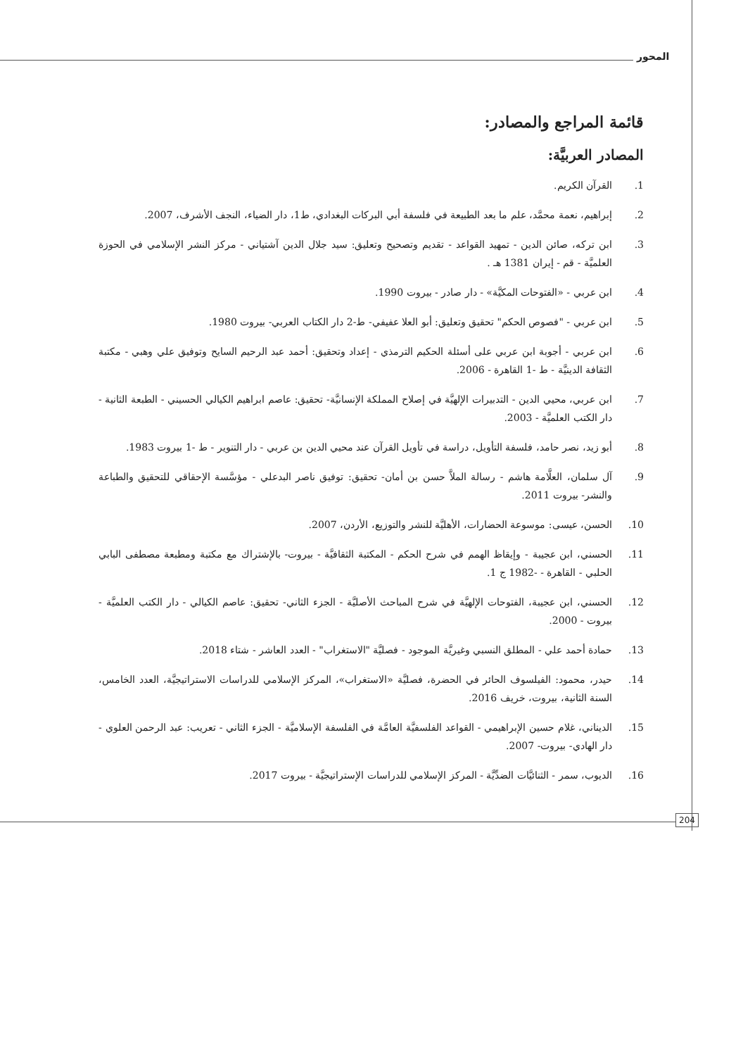المحور
قائمة المراجع والمصادر:
المصادر العربيَّة:
1. القرآن الكريم.
2. إبراهيم، نعمة محمَّد، علم ما بعد الطبيعة في فلسفة أبي البركات البغدادي، ط1، دار الضياء، النجف الأشرف، 2007.
3. ابن تركه، صائن الدين - تمهيد القواعد - تقديم وتصحيح وتعليق: سيد جلال الدين آشتياني - مركز النشر الإسلامي في الحوزة العلميَّة - قم - إيران 1381 هـ .
4. ابن عربي - «الفتوحات المكيَّة» - دار صادر - بيروت 1990.
5. ابن عربي - "فصوص الحكم" تحقيق وتعليق: أبو العلا عفيفي- ط-2 دار الكتاب العربي- بيروت 1980.
6. ابن عربي - أجوبة ابن عربي على أسئلة الحكيم الترمذي - إعداد وتحقيق: أحمد عبد الرحيم السايح وتوفيق علي وهبي - مكتبة الثقافة الدينيَّة - ط -1 القاهرة - 2006.
7. ابن عربي، محيي الدين - التدبيرات الإلهيَّة في إصلاح المملكة الإنسانيَّة- تحقيق: عاصم ابراهيم الكيالي الحسيني - الطبعة الثانية - دار الكتب العلميَّة - 2003.
8. أبو زيد، نصر حامد، فلسفة التأويل، دراسة في تأويل القرآن عند محيي الدين بن عربي - دار التنوير - ط -1 بيروت 1983.
9. آل سلمان، العلَّامة هاشم - رسالة الملاَّ حسن بن أمان- تحقيق: توفيق ناصر البدعلي - مؤسَّسة الإحقاقي للتحقيق والطباعة والنشر- بيروت 2011.
10. الحسن، عيسى: موسوعة الحضارات، الأهليَّة للنشر والتوزيع، الأردن، 2007.
11. الحسني، ابن عجيبة - وإيقاظ الهمم في شرح الحكم - المكتبة الثقافيَّة - بيروت- بالإشتراك مع مكتبة ومطبعة مصطفى البابي الحلبي - القاهرة - -1982 ج 1.
12. الحسني، ابن عجيبة، الفتوحات الإلهيَّة في شرح المباحث الأصليَّة - الجزء الثاني- تحقيق: عاصم الكيالي - دار الكتب العلميَّة - بيروت - 2000.
13. حمادة أحمد علي - المطلق النسبي وغيريَّة الموجود - فصليَّة "الاستغراب" - العدد العاشر - شتاء 2018.
14. حيدر، محمود: الفيلسوف الحائر في الحضرة، فصليَّة «الاستغراب»، المركز الإسلامي للدراسات الاستراتيجيَّة، العدد الخامس، السنة الثانية، بيروت، خريف 2016.
15. الديناني، غلام حسين الإبراهيمي - القواعد الفلسفيَّة العامَّة في الفلسفة الإسلاميَّة - الجزء الثاني - تعريب: عبد الرحمن العلوي - دار الهادي- بيروت- 2007.
16. الديوب، سمر - الثنائيَّات الضدِّيَّة - المركز الإسلامي للدراسات الإستراتيجيَّة - بيروت 2017.
204